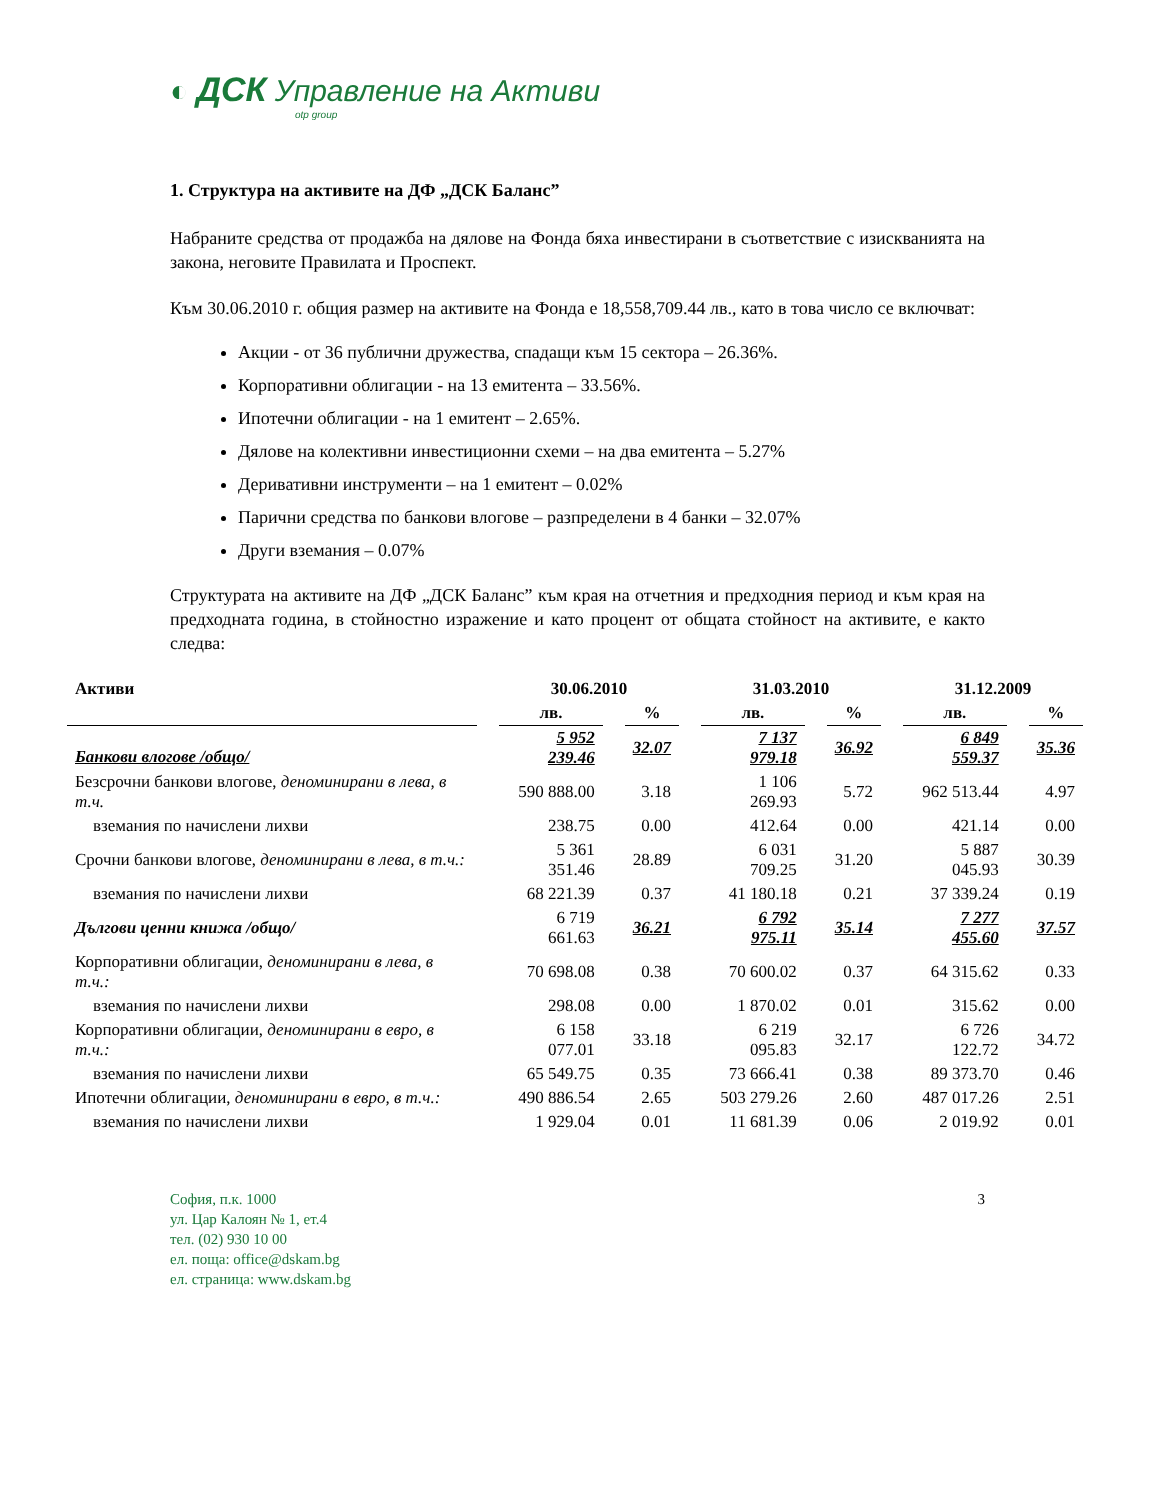◐ ДСК Управление на Активи
otp group
1. Структура на активите на ДФ „ДСК Баланс”
Набраните средства от продажба на дялове на Фонда бяха инвестирани в съответствие с изискванията на закона, неговите Правилата и Проспект.
Към 30.06.2010 г. общия размер на активите на Фонда е 18,558,709.44 лв., като в това число се включват:
Акции - от 36 публични дружества, спадащи към 15 сектора – 26.36%.
Корпоративни облигации - на 13 емитента – 33.56%.
Ипотечни облигации - на 1 емитент – 2.65%.
Дялове на колективни инвестиционни схеми – на два емитента – 5.27%
Деривативни инструменти – на 1 емитент – 0.02%
Парични средства по банкови влогове – разпределени в 4 банки – 32.07%
Други вземания – 0.07%
Структурата на активите на ДФ „ДСК Баланс” към края на отчетния и предходния период и към края на предходната година, в стойностно изражение и като процент от общата стойност на активите, е както следва:
| Активи | 30.06.2010 | | 31.03.2010 | | 31.12.2009 | |
| --- | --- | --- | --- | --- | --- | --- |
| | лв. | % | лв. | % | лв. | % |
| Банкови влогове /общо/ | 5 952 239.46 | 32.07 | 7 137 979.18 | 36.92 | 6 849 559.37 | 35.36 |
| Безсрочни банкови влогове, деноминирани в лева, в т.ч. | 590 888.00 | 3.18 | 1 106 269.93 | 5.72 | 962 513.44 | 4.97 |
| вземания по начислени лихви | 238.75 | 0.00 | 412.64 | 0.00 | 421.14 | 0.00 |
| Срочни банкови влогове, деноминирани в лева, в т.ч.: | 5 361 351.46 | 28.89 | 6 031 709.25 | 31.20 | 5 887 045.93 | 30.39 |
| вземания по начислени лихви | 68 221.39 | 0.37 | 41 180.18 | 0.21 | 37 339.24 | 0.19 |
| Дългови ценни книжа /общо/ | 6 719 661.63 | 36.21 | 6 792 975.11 | 35.14 | 7 277 455.60 | 37.57 |
| Корпоративни облигации, деноминирани в лева, в т.ч.: | 70 698.08 | 0.38 | 70 600.02 | 0.37 | 64 315.62 | 0.33 |
| вземания по начислени лихви | 298.08 | 0.00 | 1 870.02 | 0.01 | 315.62 | 0.00 |
| Корпоративни облигации, деноминирани в евро, в т.ч.: | 6 158 077.01 | 33.18 | 6 219 095.83 | 32.17 | 6 726 122.72 | 34.72 |
| вземания по начислени лихви | 65 549.75 | 0.35 | 73 666.41 | 0.38 | 89 373.70 | 0.46 |
| Ипотечни облигации, деноминирани в евро, в т.ч.: | 490 886.54 | 2.65 | 503 279.26 | 2.60 | 487 017.26 | 2.51 |
| вземания по начислени лихви | 1 929.04 | 0.01 | 11 681.39 | 0.06 | 2 019.92 | 0.01 |
София, п.к. 1000
ул. Цар Калоян № 1, ет.4
тел. (02) 930 10 00
ел. поща: office@dskam.bg
ел. страница: www.dskam.bg
3